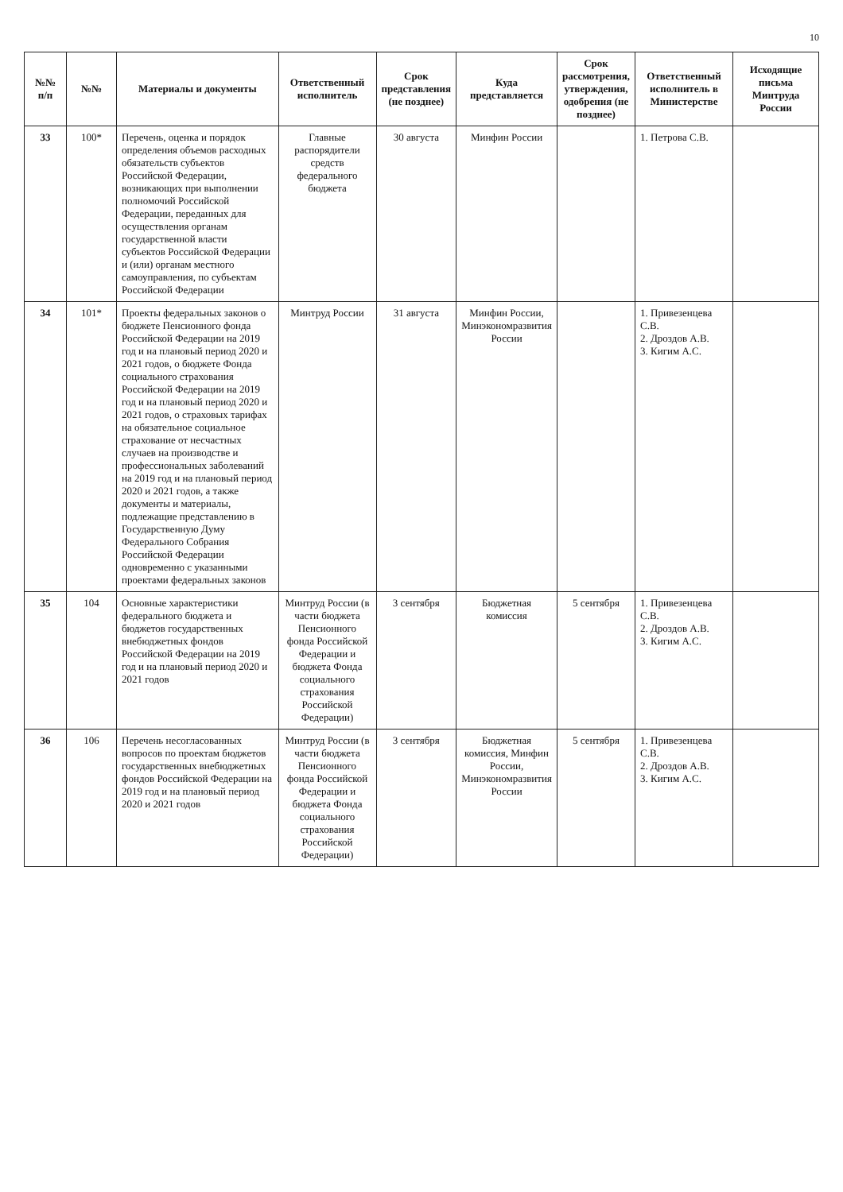10
| №№ п/п | №№ | Материалы и документы | Ответственный исполнитель | Срок представления (не позднее) | Куда представляется | Срок рассмотрения, утверждения, одобрения (не позднее) | Ответственный исполнитель в Министерстве | Исходящие письма Минтруда России |
| --- | --- | --- | --- | --- | --- | --- | --- | --- |
| 33 | 100* | Перечень, оценка и порядок определения объемов расходных обязательств субъектов Российской Федерации, возникающих при выполнении полномочий Российской Федерации, переданных для осуществления органам государственной власти субъектов Российской Федерации и (или) органам местного самоуправления, по субъектам Российской Федерации | Главные распорядители средств федерального бюджета | 30 августа | Минфин России | | 1. Петрова С.В. | |
| 34 | 101* | Проекты федеральных законов о бюджете Пенсионного фонда Российской Федерации на 2019 год и на плановый период 2020 и 2021 годов, о бюджете Фонда социального страхования Российской Федерации на 2019 год и на плановый период 2020 и 2021 годов, о страховых тарифах на обязательное социальное страхование от несчастных случаев на производстве и профессиональных заболеваний на 2019 год и на плановый период 2020 и 2021 годов, а также документы и материалы, подлежащие представлению в Государственную Думу Федерального Собрания Российской Федерации одновременно с указанными проектами федеральных законов | Минтруд России | 31 августа | Минфин России, Минэкономразвития России | | 1. Привезенцева С.В. 2. Дроздов А.В. 3. Кигим А.С. | |
| 35 | 104 | Основные характеристики федерального бюджета и бюджетов государственных внебюджетных фондов Российской Федерации на 2019 год и на плановый период 2020 и 2021 годов | Минтруд России (в части бюджета Пенсионного фонда Российской Федерации и бюджета Фонда социального страхования Российской Федерации) | 3 сентября | Бюджетная комиссия | 5 сентября | 1. Привезенцева С.В. 2. Дроздов А.В. 3. Кигим А.С. | |
| 36 | 106 | Перечень несогласованных вопросов по проектам бюджетов государственных внебюджетных фондов Российской Федерации на 2019 год и на плановый период 2020 и 2021 годов | Минтруд России (в части бюджета Пенсионного фонда Российской Федерации и бюджета Фонда социального страхования Российской Федерации) | 3 сентября | Бюджетная комиссия, Минфин России, Минэкономразвития России | 5 сентября | 1. Привезенцева С.В. 2. Дроздов А.В. 3. Кигим А.С. | |